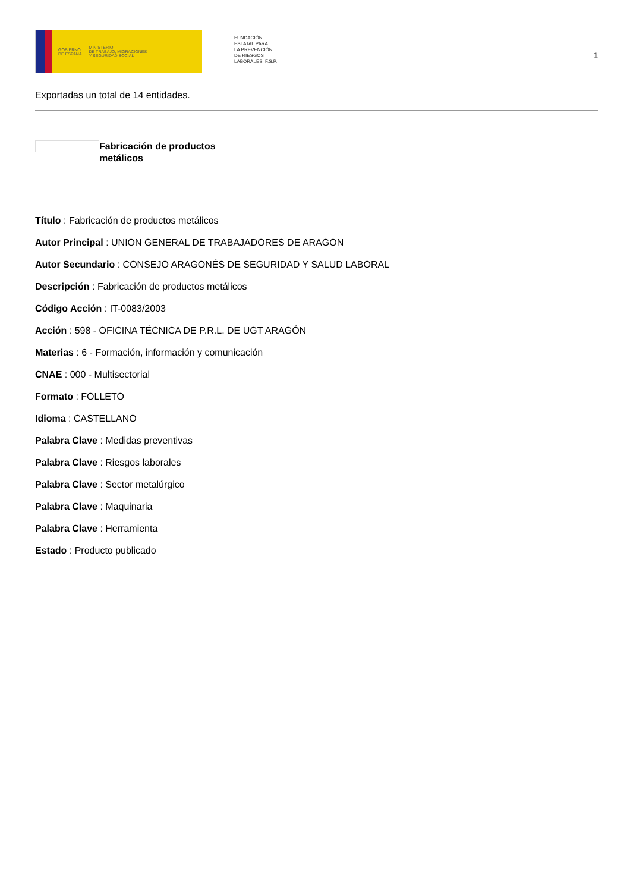GOBIERNO
DE ESPAÑA MINISTERIO
DE TRABAJO, MIGRACIONES
Y SEGURIDAD SOCIAL
FUNDACIÓN
ESTATAL PARA
LA PREVENCIÓN
DE RIESGOS
LABORALES, F.S.P.
1
Exportadas un total de 14 entidades.
Fabricación de productos metálicos
Título : Fabricación de productos metálicos
Autor Principal : UNION GENERAL DE TRABAJADORES DE ARAGON
Autor Secundario : CONSEJO ARAGONÉS DE SEGURIDAD Y SALUD LABORAL
Descripción : Fabricación de productos metálicos
Código Acción : IT-0083/2003
Acción : 598 - OFICINA TÉCNICA DE P.R.L. DE UGT ARAGÓN
Materias : 6 - Formación, información y comunicación
CNAE : 000 - Multisectorial
Formato : FOLLETO
Idioma : CASTELLANO
Palabra Clave : Medidas preventivas
Palabra Clave : Riesgos laborales
Palabra Clave : Sector metalúrgico
Palabra Clave : Maquinaria
Palabra Clave : Herramienta
Estado : Producto publicado